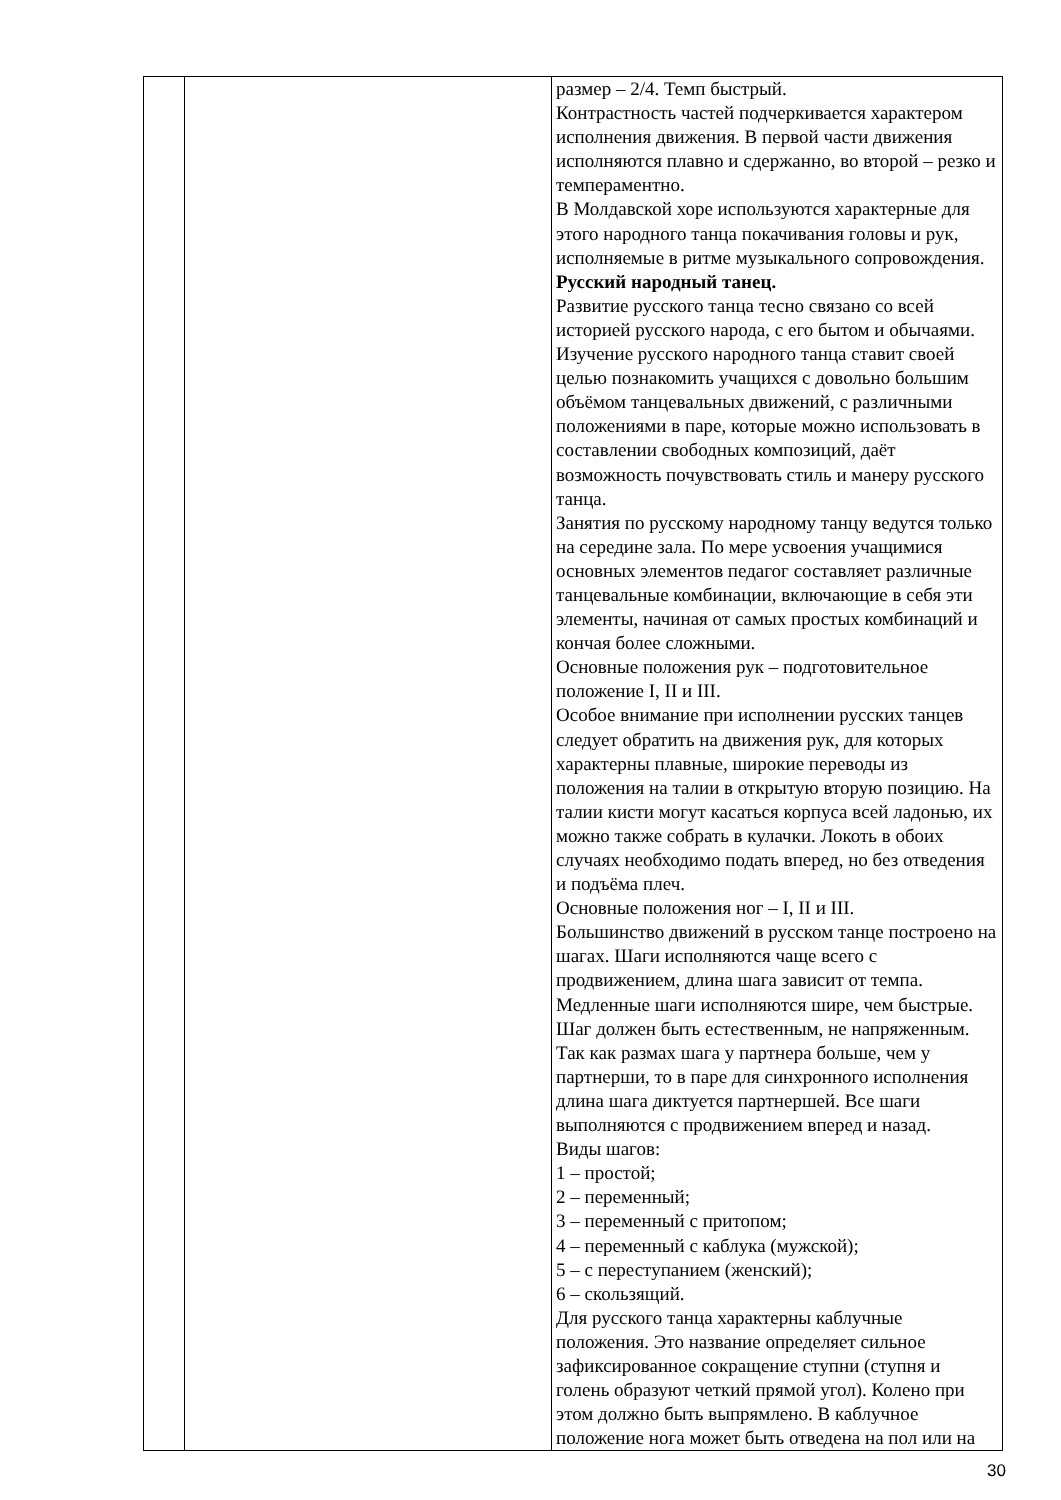| | | размер – 2/4. Темп быстрый. Контрастность частей подчеркивается характером исполнения движения. В первой части движения исполняются плавно и сдержанно, во второй – резко и темпераментно. В Молдавской хоре используются характерные для этого народного танца покачивания головы и рук, исполняемые в ритме музыкального сопровождения. Русский народный танец. Развитие русского танца тесно связано со всей историей русского народа, с его бытом и обычаями. Изучение русского народного танца ставит своей целью познакомить учащихся с довольно большим объёмом танцевальных движений, с различными положениями в паре, которые можно использовать в составлении свободных композиций, даёт возможность почувствовать стиль и манеру русского танца. Занятия по русскому народному танцу ведутся только на середине зала. По мере усвоения учащимися основных элементов педагог составляет различные танцевальные комбинации, включающие в себя эти элементы, начиная от самых простых комбинаций и кончая более сложными. Основные положения рук – подготовительное положение I, II и III. Особое внимание при исполнении русских танцев следует обратить на движения рук, для которых характерны плавные, широкие переводы из положения на талии в открытую вторую позицию. На талии кисти могут касаться корпуса всей ладонью, их можно также собрать в кулачки. Локоть в обоих случаях необходимо подать вперед, но без отведения и подъёма плеч. Основные положения ног – I, II и III. Большинство движений в русском танце построено на шагах. Шаги исполняются чаще всего с продвижением, длина шага зависит от темпа. Медленные шаги исполняются шире, чем быстрые. Шаг должен быть естественным, не напряженным. Так как размах шага у партнера больше, чем у партнерши, то в паре для синхронного исполнения длина шага диктуется партнершей. Все шаги выполняются с продвижением вперед и назад. Виды шагов: 1 – простой; 2 – переменный; 3 – переменный с притопом; 4 – переменный с каблука (мужской); 5 – с переступанием (женский); 6 – скользящий. Для русского танца характерны каблучные положения. Это название определяет сильное зафиксированное сокращение ступни (ступня и голень образуют четкий прямой угол). Колено при этом должно быть выпрямлено. В каблучное положение нога может быть отведена на пол или на |
30